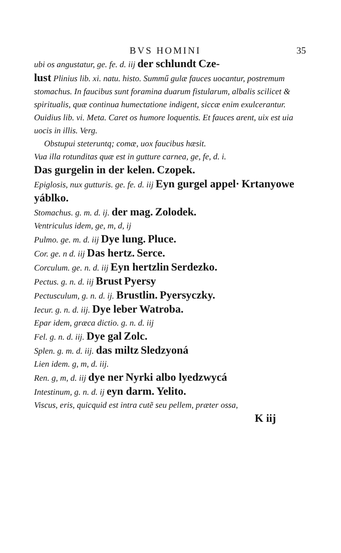BVS HOMINI 35
ubi os angustatur, ge. fe. d. iij der schlundt Cze-
lust Plinius lib. xi. natu. histo. Summű gulæ fauces uocantur, postremum stomachus. In faucibus sunt foramina duarum fistularum, albalis scilicet & spiritualis, quæ continua humectatione indigent, siccæ enim exulcerantur. Ouidius lib. vi. Meta. Caret os humore loquentis. Et fauces arent, uix est uia uocis in illis. Verg.
Obstupui steteruntq; comæ, uox faucibus hæsit.
Vua illa rotunditas quæ est in gutture carnea, ge, fe, d. i.
Das gurgelin in der kelen. Czopek.
Epiglosis, nux gutturis. ge. fe. d. iij Eyn gurgel appel· Krtanyowe yáblko.
Stomachus. g. m. d. ij. der mag. Zolodek.
Ventriculus idem, ge, m, d, ij
Pulmo. ge. m. d. iij Dye lung. Pluce.
Cor. ge. n d. iij Das hertz. Serce.
Corculum. ge. n. d. iij Eyn hertzlin Serdezko.
Pectus. g. n. d. iij Brust Pyersy
Pectusculum, g. n. d. ij. Brustlin. Pyersyczky.
Iecur. g. n. d. iij. Dye leber Watroba.
Epar idem, græca dictio. g. n. d. iij
Fel. g. n. d. iij. Dye gal Zolc.
Splen. g. m. d. iij. das miltz Sledzyoná
Lien idem. g, m, d. iij.
Ren. g, m, d. iij dye ner Nyrki albo lyedzwycá
Intestinum, g. n. d. ij eyn darm. Yelito.
Viscus, eris, quicquid est intra cutẽ seu pellem, præter ossa,
K iij